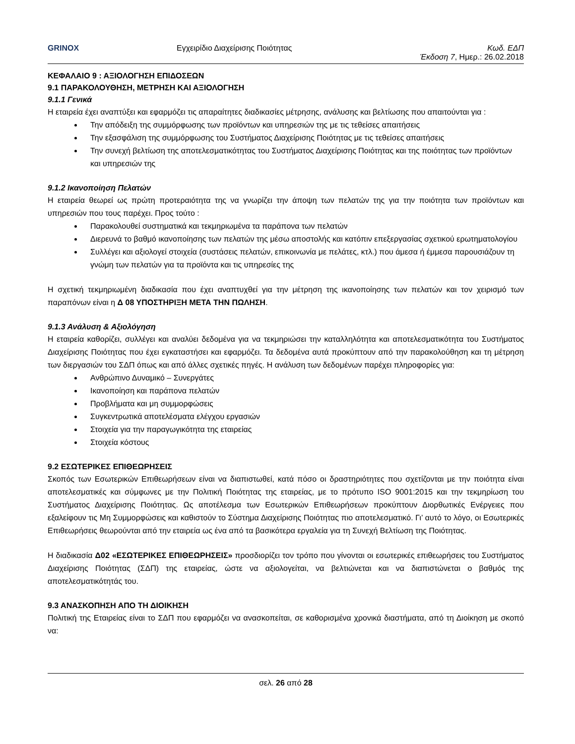GRINOX Εγχειρίδιο Διαχείρισης Ποιότητας
Κωδ. ΕΔΠ
Έκδοση 7, Ημερ.: 26.02.2018
ΚΕΦΑΛΑΙΟ 9 : ΑΞΙΟΛΟΓΗΣΗ ΕΠΙΔΟΣΕΩΝ
9.1 ΠΑΡΑΚΟΛΟΥΘΗΣΗ, ΜΕΤΡΗΣΗ ΚΑΙ ΑΞΙΟΛΟΓΗΣΗ
9.1.1 Γενικά
Η εταιρεία έχει αναπτύξει και εφαρμόζει τις απαραίτητες διαδικασίες μέτρησης, ανάλυσης και βελτίωσης που απαιτούνται για :
Την απόδειξη της συμμόρφωσης των προϊόντων και υπηρεσιών της με τις τεθείσες απαιτήσεις
Την εξασφάλιση της συμμόρφωσης του Συστήματος Διαχείρισης Ποιότητας με τις τεθείσες απαιτήσεις
Την συνεχή βελτίωση της αποτελεσματικότητας του Συστήματος Διαχείρισης Ποιότητας και της ποιότητας των προϊόντων και υπηρεσιών της
9.1.2 Ικανοποίηση Πελατών
Η εταιρεία θεωρεί ως πρώτη προτεραιότητα της να γνωρίζει την άποψη των πελατών της για την ποιότητα των προϊόντων και υπηρεσιών που τους παρέχει. Προς τούτο :
Παρακολουθεί συστηματικά και τεκμηριωμένα τα παράπονα των πελατών
Διερευνά το βαθμό ικανοποίησης των πελατών της μέσω αποστολής και κατόπιν επεξεργασίας σχετικού ερωτηματολογίου
Συλλέγει και αξιολογεί στοιχεία (συστάσεις πελατών, επικοινωνία με πελάτες, κτλ.) που άμεσα ή έμμεσα παρουσιάζουν τη γνώμη των πελατών για τα προϊόντα και τις υπηρεσίες της
Η σχετική τεκμηριωμένη διαδικασία που έχει αναπτυχθεί για την μέτρηση της ικανοποίησης των πελατών και τον χειρισμό των παραπόνων είναι η Δ 08 ΥΠΟΣΤΗΡΙΞΗ ΜΕΤΑ ΤΗΝ ΠΩΛΗΣΗ.
9.1.3 Ανάλυση & Αξιολόγηση
Η εταιρεία καθορίζει, συλλέγει και αναλύει δεδομένα για να τεκμηριώσει την καταλληλότητα και αποτελεσματικότητα του Συστήματος Διαχείρισης Ποιότητας που έχει εγκαταστήσει και εφαρμόζει. Τα δεδομένα αυτά προκύπτουν από την παρακολούθηση και τη μέτρηση των διεργασιών του ΣΔΠ όπως και από άλλες σχετικές πηγές. Η ανάλυση των δεδομένων παρέχει πληροφορίες για:
Ανθρώπινο Δυναμικό – Συνεργάτες
Ικανοποίηση και παράπονα πελατών
Προβλήματα και μη συμμορφώσεις
Συγκεντρωτικά αποτελέσματα ελέγχου εργασιών
Στοιχεία για την παραγωγικότητα της εταιρείας
Στοιχεία κόστους
9.2 ΕΣΩΤΕΡΙΚΕΣ ΕΠΙΘΕΩΡΗΣΕΙΣ
Σκοπός των Εσωτερικών Επιθεωρήσεων είναι να διαπιστωθεί, κατά πόσο οι δραστηριότητες που σχετίζονται με την ποιότητα είναι αποτελεσματικές και σύμφωνες με την Πολιτική Ποιότητας της εταιρείας, με το πρότυπο ISO 9001:2015 και την τεκμηρίωση του Συστήματος Διαχείρισης Ποιότητας. Ως αποτέλεσμα των Εσωτερικών Επιθεωρήσεων προκύπτουν Διορθωτικές Ενέργειες που εξαλείφουν τις Μη Συμμορφώσεις και καθιστούν το Σύστημα Διαχείρισης Ποιότητας πιο αποτελεσματικό. Γι’ αυτό το λόγο, οι Εσωτερικές Επιθεωρήσεις θεωρούνται από την εταιρεία ως ένα από τα βασικότερα εργαλεία για τη Συνεχή Βελτίωση της Ποιότητας.
Η διαδικασία Δ02 «ΕΣΩΤΕΡΙΚΕΣ ΕΠΙΘΕΩΡΗΣΕΙΣ» προσδιορίζει τον τρόπο που γίνονται οι εσωτερικές επιθεωρήσεις του Συστήματος Διαχείρισης Ποιότητας (ΣΔΠ) της εταιρείας, ώστε να αξιολογείται, να βελτιώνεται και να διαπιστώνεται ο βαθμός της αποτελεσματικότητάς του.
9.3 ΑΝΑΣΚΟΠΗΣΗ ΑΠΟ ΤΗ ΔΙΟΙΚΗΣΗ
Πολιτική της Εταιρείας είναι το ΣΔΠ που εφαρμόζει να ανασκοπείται, σε καθορισμένα χρονικά διαστήματα, από τη Διοίκηση με σκοπό να:
σελ. 26 από 28